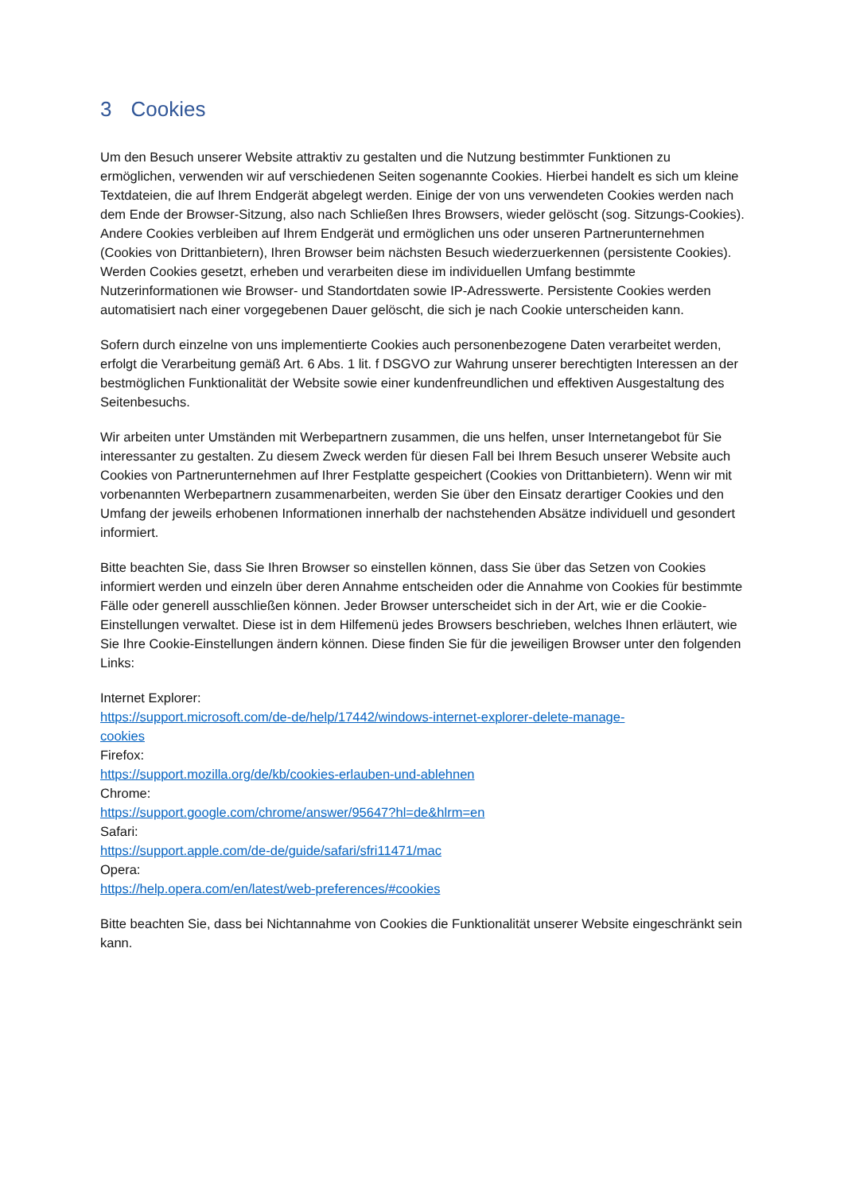3 Cookies
Um den Besuch unserer Website attraktiv zu gestalten und die Nutzung bestimmter Funktionen zu ermöglichen, verwenden wir auf verschiedenen Seiten sogenannte Cookies. Hierbei handelt es sich um kleine Textdateien, die auf Ihrem Endgerät abgelegt werden. Einige der von uns verwendeten Cookies werden nach dem Ende der Browser-Sitzung, also nach Schließen Ihres Browsers, wieder gelöscht (sog. Sitzungs-Cookies). Andere Cookies verbleiben auf Ihrem Endgerät und ermöglichen uns oder unseren Partnerunternehmen (Cookies von Drittanbietern), Ihren Browser beim nächsten Besuch wiederzuerkennen (persistente Cookies). Werden Cookies gesetzt, erheben und verarbeiten diese im individuellen Umfang bestimmte Nutzerinformationen wie Browser- und Standortdaten sowie IP-Adresswerte. Persistente Cookies werden automatisiert nach einer vorgegebenen Dauer gelöscht, die sich je nach Cookie unterscheiden kann.
Sofern durch einzelne von uns implementierte Cookies auch personenbezogene Daten verarbeitet werden, erfolgt die Verarbeitung gemäß Art. 6 Abs. 1 lit. f DSGVO zur Wahrung unserer berechtigten Interessen an der bestmöglichen Funktionalität der Website sowie einer kundenfreundlichen und effektiven Ausgestaltung des Seitenbesuchs.
Wir arbeiten unter Umständen mit Werbepartnern zusammen, die uns helfen, unser Internetangebot für Sie interessanter zu gestalten. Zu diesem Zweck werden für diesen Fall bei Ihrem Besuch unserer Website auch Cookies von Partnerunternehmen auf Ihrer Festplatte gespeichert (Cookies von Drittanbietern). Wenn wir mit vorbenannten Werbepartnern zusammenarbeiten, werden Sie über den Einsatz derartiger Cookies und den Umfang der jeweils erhobenen Informationen innerhalb der nachstehenden Absätze individuell und gesondert informiert.
Bitte beachten Sie, dass Sie Ihren Browser so einstellen können, dass Sie über das Setzen von Cookies informiert werden und einzeln über deren Annahme entscheiden oder die Annahme von Cookies für bestimmte Fälle oder generell ausschließen können. Jeder Browser unterscheidet sich in der Art, wie er die Cookie-Einstellungen verwaltet. Diese ist in dem Hilfemenü jedes Browsers beschrieben, welches Ihnen erläutert, wie Sie Ihre Cookie-Einstellungen ändern können. Diese finden Sie für die jeweiligen Browser unter den folgenden Links:
Internet Explorer:
https://support.microsoft.com/de-de/help/17442/windows-internet-explorer-delete-manage-
cookies
Firefox:
https://support.mozilla.org/de/kb/cookies-erlauben-und-ablehnen
Chrome:
https://support.google.com/chrome/answer/95647?hl=de&hlrm=en
Safari:
https://support.apple.com/de-de/guide/safari/sfri11471/mac
Opera:
https://help.opera.com/en/latest/web-preferences/#cookies
Bitte beachten Sie, dass bei Nichtannahme von Cookies die Funktionalität unserer Website eingeschränkt sein kann.